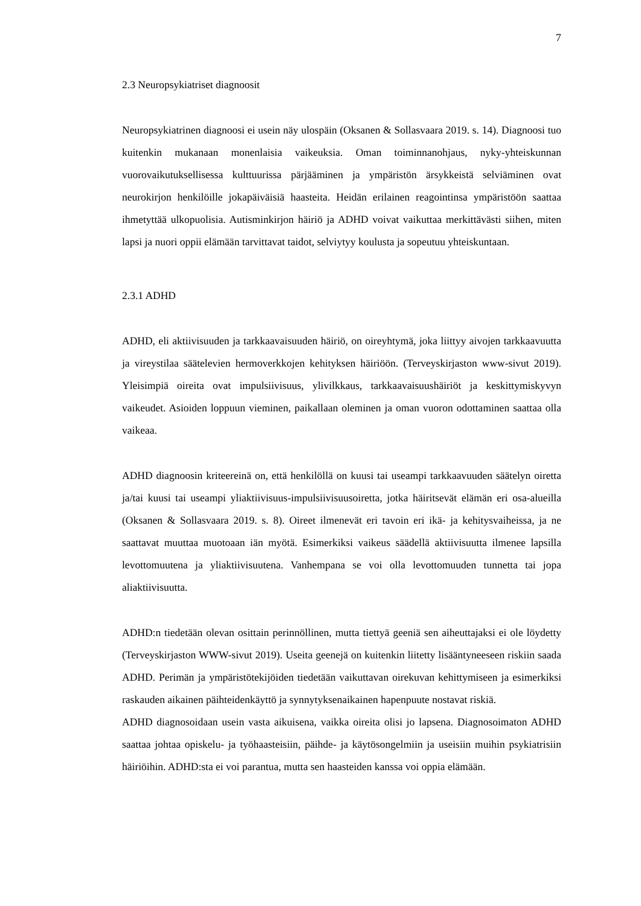7
2.3 Neuropsykiatriset diagnoosit
Neuropsykiatrinen diagnoosi ei usein näy ulospäin (Oksanen & Sollasvaara 2019. s. 14). Diagnoosi tuo kuitenkin mukanaan monenlaisia vaikeuksia. Oman toiminnanohjaus, nyky-yhteiskunnan vuorovaikutuksellisessa kulttuurissa pärjääminen ja ympäristön ärsykkeistä selviäminen ovat neurokirjon henkilöille jokapäiväisiä haasteita. Heidän erilainen reagointinsa ympäristöön saattaa ihmetyttää ulkopuolisia. Autisminkirjon häiriö ja ADHD voivat vaikuttaa merkittävästi siihen, miten lapsi ja nuori oppii elämään tarvittavat taidot, selviytyy koulusta ja sopeutuu yhteiskuntaan.
2.3.1 ADHD
ADHD, eli aktiivisuuden ja tarkkaavaisuuden häiriö, on oireyhtymä, joka liittyy aivojen tarkkaavuutta ja vireystilaa säätelevien hermoverkkojen kehityksen häiriöön. (Terveyskirjaston www-sivut 2019). Yleisimpiä oireita ovat impulsiivisuus, ylivilkkaus, tarkkaavaisuushäiriöt ja keskittymiskyvyn vaikeudet. Asioiden loppuun vieminen, paikallaan oleminen ja oman vuoron odottaminen saattaa olla vaikeaa.
ADHD diagnoosin kriteereinä on, että henkilöllä on kuusi tai useampi tarkkaavuuden säätelyn oiretta ja/tai kuusi tai useampi yliaktiivisuus-impulsiivisuusoiretta, jotka häiritsevät elämän eri osa-alueilla (Oksanen & Sollasvaara 2019. s. 8). Oireet ilmenevät eri tavoin eri ikä- ja kehitysvaiheissa, ja ne saattavat muuttaa muotoaan iän myötä. Esimerkiksi vaikeus säädellä aktiivisuutta ilmenee lapsilla levottomuutena ja yliaktiivisuutena. Vanhempana se voi olla levottomuuden tunnetta tai jopa aliaktiivisuutta.
ADHD:n tiedetään olevan osittain perinnöllinen, mutta tiettyä geeniä sen aiheuttajaksi ei ole löydetty (Terveyskirjaston WWW-sivut 2019). Useita geenejä on kuitenkin liitetty lisääntyneeseen riskiin saada ADHD. Perimän ja ympäristötekijöiden tiedetään vaikuttavan oirekuvan kehittymiseen ja esimerkiksi raskauden aikainen päihteidenkäyttö ja synnytyksenaikainen hapenpuute nostavat riskiä.
ADHD diagnosoidaan usein vasta aikuisena, vaikka oireita olisi jo lapsena. Diagnosoimaton ADHD saattaa johtaa opiskelu- ja työhaasteisiin, päihde- ja käytösongelmiin ja useisiin muihin psykiatrisiin häiriöihin. ADHD:sta ei voi parantua, mutta sen haasteiden kanssa voi oppia elämään.